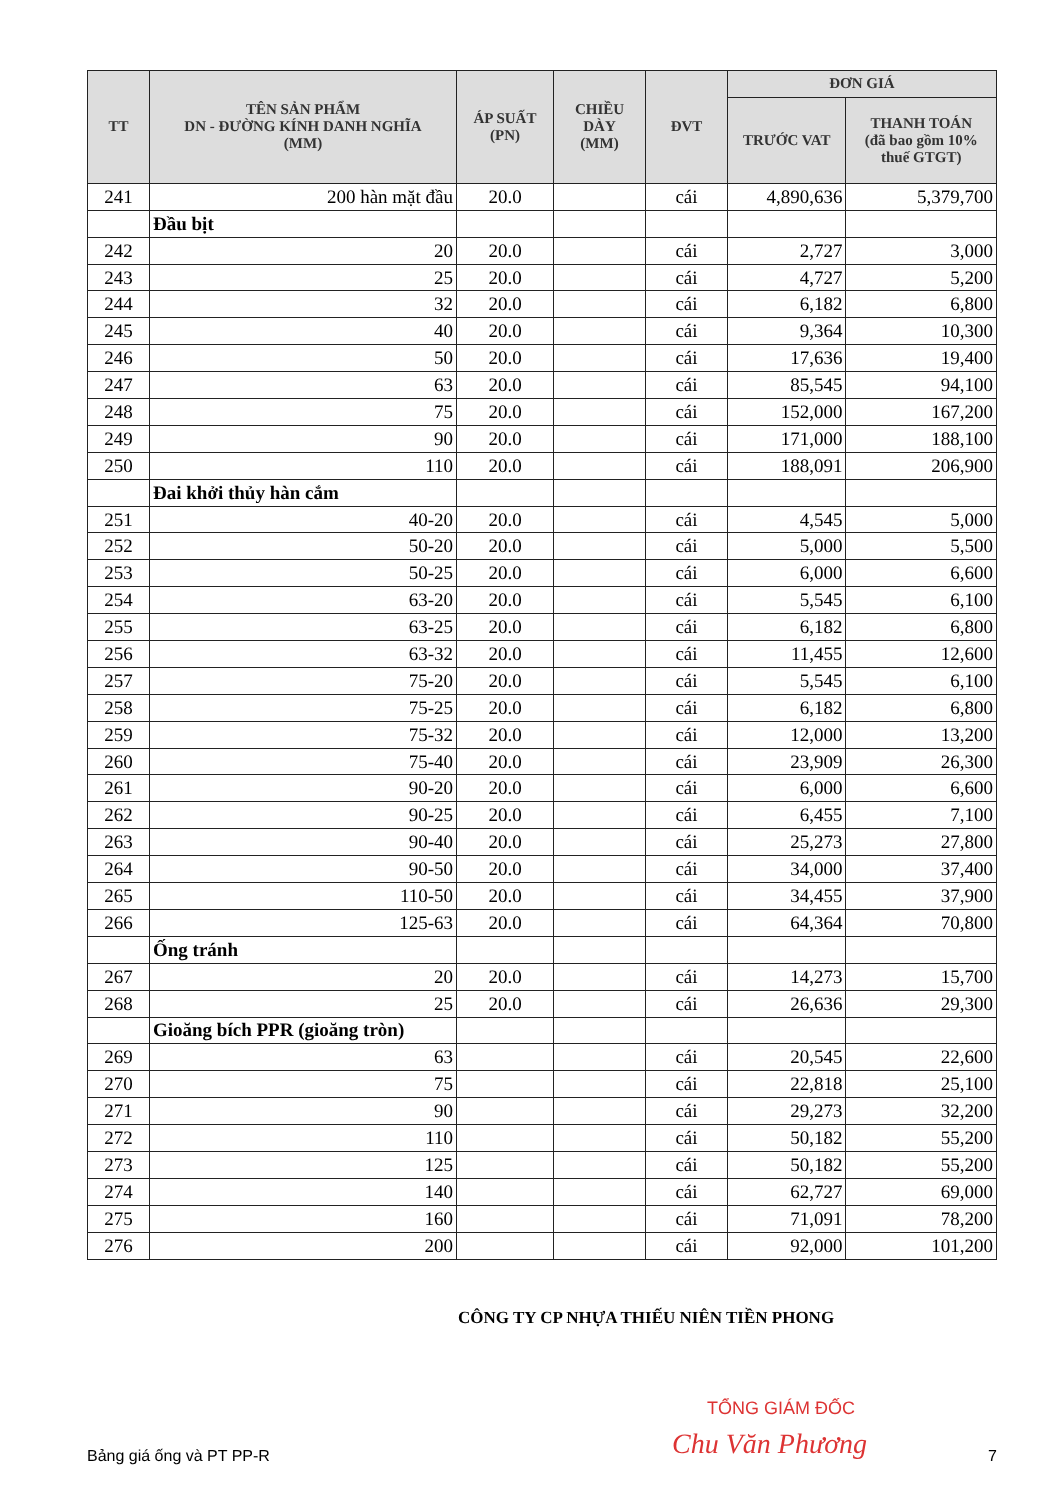| TT | TÊN SẢN PHẨM DN - ĐƯỜNG KÍNH DANH NGHĨA (MM) | ÁP SUẤT (PN) | CHIỀU DÀY (MM) | ĐVT | ĐƠN GIÁ | |
| --- | --- | --- | --- | --- | --- | --- |
| | | | | | TRƯỚC VAT | THANH TOÁN (đã bao gồm 10% thuế GTGT) |
| 241 | 200 hàn mặt đầu | 20.0 | | cái | 4,890,636 | 5,379,700 |
| | Đầu bịt | | | | | |
| 242 | 20 | 20.0 | | cái | 2,727 | 3,000 |
| 243 | 25 | 20.0 | | cái | 4,727 | 5,200 |
| 244 | 32 | 20.0 | | cái | 6,182 | 6,800 |
| 245 | 40 | 20.0 | | cái | 9,364 | 10,300 |
| 246 | 50 | 20.0 | | cái | 17,636 | 19,400 |
| 247 | 63 | 20.0 | | cái | 85,545 | 94,100 |
| 248 | 75 | 20.0 | | cái | 152,000 | 167,200 |
| 249 | 90 | 20.0 | | cái | 171,000 | 188,100 |
| 250 | 110 | 20.0 | | cái | 188,091 | 206,900 |
| | Đai khởi thủy hàn cắm | | | | | |
| 251 | 40-20 | 20.0 | | cái | 4,545 | 5,000 |
| 252 | 50-20 | 20.0 | | cái | 5,000 | 5,500 |
| 253 | 50-25 | 20.0 | | cái | 6,000 | 6,600 |
| 254 | 63-20 | 20.0 | | cái | 5,545 | 6,100 |
| 255 | 63-25 | 20.0 | | cái | 6,182 | 6,800 |
| 256 | 63-32 | 20.0 | | cái | 11,455 | 12,600 |
| 257 | 75-20 | 20.0 | | cái | 5,545 | 6,100 |
| 258 | 75-25 | 20.0 | | cái | 6,182 | 6,800 |
| 259 | 75-32 | 20.0 | | cái | 12,000 | 13,200 |
| 260 | 75-40 | 20.0 | | cái | 23,909 | 26,300 |
| 261 | 90-20 | 20.0 | | cái | 6,000 | 6,600 |
| 262 | 90-25 | 20.0 | | cái | 6,455 | 7,100 |
| 263 | 90-40 | 20.0 | | cái | 25,273 | 27,800 |
| 264 | 90-50 | 20.0 | | cái | 34,000 | 37,400 |
| 265 | 110-50 | 20.0 | | cái | 34,455 | 37,900 |
| 266 | 125-63 | 20.0 | | cái | 64,364 | 70,800 |
| | Ống tránh | | | | | |
| 267 | 20 | 20.0 | | cái | 14,273 | 15,700 |
| 268 | 25 | 20.0 | | cái | 26,636 | 29,300 |
| | Gioăng bích PPR (gioăng tròn) | | | | | |
| 269 | 63 | | | cái | 20,545 | 22,600 |
| 270 | 75 | | | cái | 22,818 | 25,100 |
| 271 | 90 | | | cái | 29,273 | 32,200 |
| 272 | 110 | | | cái | 50,182 | 55,200 |
| 273 | 125 | | | cái | 50,182 | 55,200 |
| 274 | 140 | | | cái | 62,727 | 69,000 |
| 275 | 160 | | | cái | 71,091 | 78,200 |
| 276 | 200 | | | cái | 92,000 | 101,200 |
CÔNG TY CP NHỰA THIẾU NIÊN TIỀN PHONG
TỔNG GIÁM ĐỐC
Chu Văn Phương
Bảng giá ống và PT PP-R 7